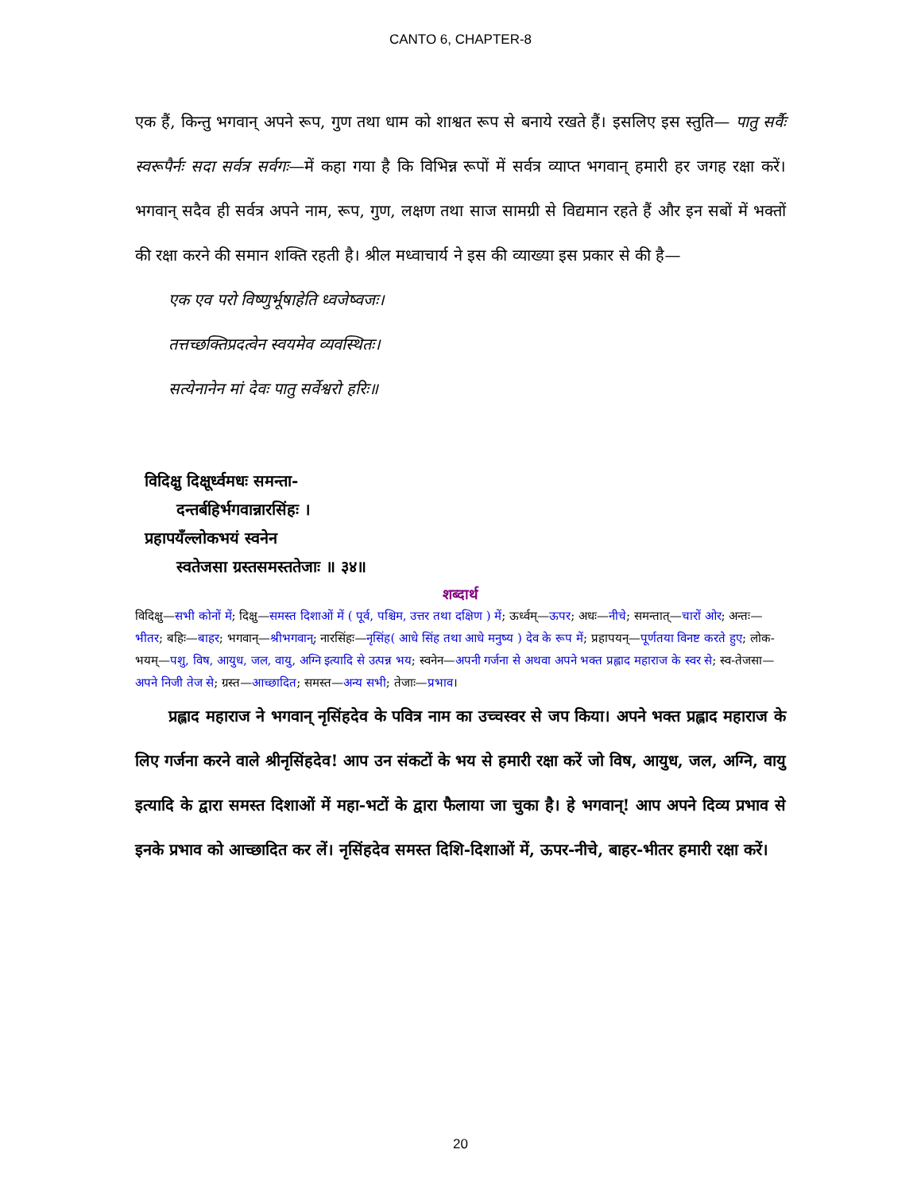CANTO 6, CHAPTER-8
एक हैं, किन्तु भगवान् अपने रूप, गुण तथा धाम को शाश्वत रूप से बनाये रखते हैं। इसलिए इस स्तुति— पातु सर्वैः स्वरूपैर्नः सदा सर्वत्र सर्वगः—में कहा गया है कि विभिन्न रूपों में सर्वत्र व्याप्त भगवान् हमारी हर जगह रक्षा करें। भगवान् सदैव ही सर्वत्र अपने नाम, रूप, गुण, लक्षण तथा साज सामग्री से विद्यमान रहते हैं और इन सबों में भक्तों की रक्षा करने की समान शक्ति रहती है। श्रील मध्वाचार्य ने इस की व्याख्या इस प्रकार से की है—
एक एव परो विष्णुर्भूषाहेति ध्वजेष्वजः।
तत्तच्छक्तिप्रदत्वेन स्वयमेव व्यवस्थितः।
सत्येनानेन मां देवः पातु सर्वेश्वरो हरिः॥
विदिक्षु दिक्षूर्ध्वमधः समन्ता-
दन्तर्बहिर्भगवान्नारसिंहः ।
प्रहापयँल्लोकभयं स्वनेन
स्वतेजसा ग्रस्तसमस्ततेजाः ॥ ३४॥
शब्दार्थ
विदिक्षु—सभी कोनों में; दिक्षु—समस्त दिशाओं में ( पूर्व, पश्चिम, उत्तर तथा दक्षिण ) में; ऊर्ध्वम्—ऊपर; अधः—नीचे; समन्तात्—चारों ओर; अन्तः—भीतर; बहिः—बाहर; भगवान्—श्रीभगवान्; नारसिंहः—नृसिंह( आधे सिंह तथा आधे मनुष्य ) देव के रूप में; प्रहापयन्—पूर्णतया विनष्ट करते हुए; लोक-भयम्—पशु, विष, आयुध, जल, वायु, अग्नि इत्यादि से उत्पन्न भय; स्वनेन—अपनी गर्जना से अथवा अपने भक्त प्रह्लाद महाराज के स्वर से; स्व-तेजसा—अपने निजी तेज से; ग्रस्त—आच्छादित; समस्त—अन्य सभी; तेजाः—प्रभाव।
प्रह्लाद महाराज ने भगवान् नृसिंहदेव के पवित्र नाम का उच्चस्वर से जप किया। अपने भक्त प्रह्लाद महाराज के लिए गर्जना करने वाले श्रीनृसिंहदेव! आप उन संकटों के भय से हमारी रक्षा करें जो विष, आयुध, जल, अग्नि, वायु इत्यादि के द्वारा समस्त दिशाओं में महा-भटों के द्वारा फैलाया जा चुका है। हे भगवान्! आप अपने दिव्य प्रभाव से इनके प्रभाव को आच्छादित कर लें। नृसिंहदेव समस्त दिशि-दिशाओं में, ऊपर-नीचे, बाहर-भीतर हमारी रक्षा करें।
20